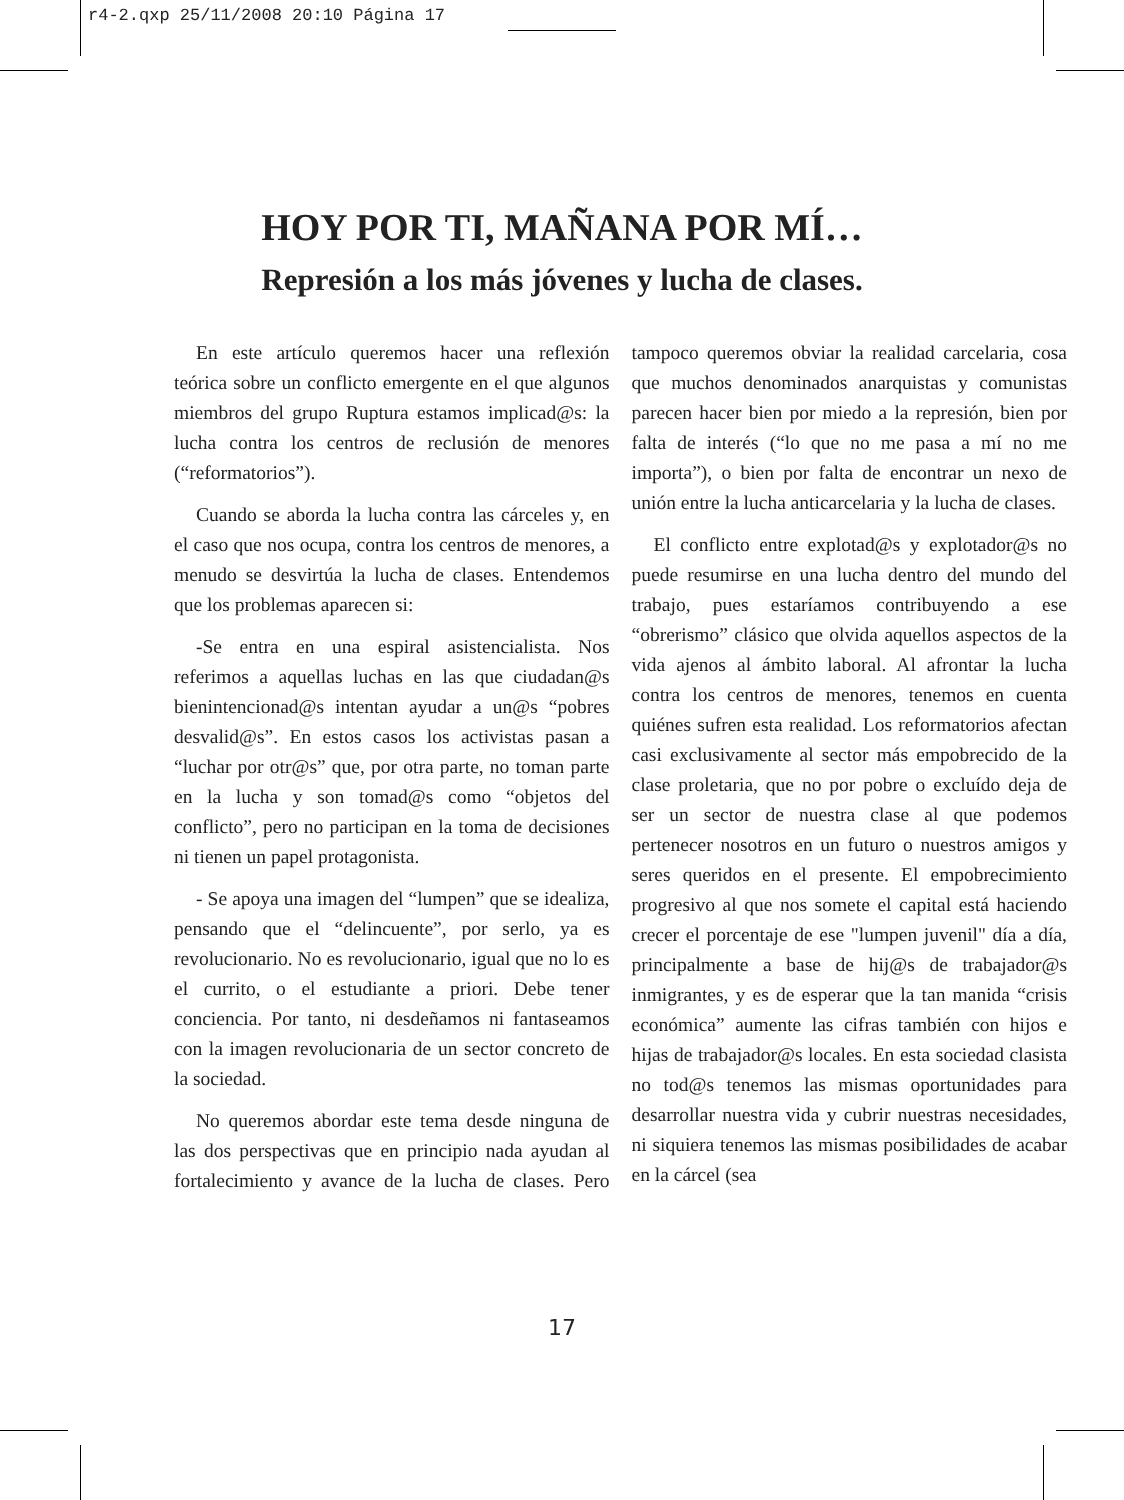r4-2.qxp 25/11/2008 20:10 Página 17
HOY POR TI, MAÑANA POR MÍ…
Represión a los más jóvenes y lucha de clases.
En este artículo queremos hacer una reflexión teórica sobre un conflicto emergente en el que algunos miembros del grupo Ruptura estamos implicad@s: la lucha contra los centros de reclusión de menores (“reformatorios”).
Cuando se aborda la lucha contra las cárceles y, en el caso que nos ocupa, contra los centros de menores, a menudo se desvirtúa la lucha de clases. Entendemos que los problemas aparecen si:
-Se entra en una espiral asistencialista. Nos referimos a aquellas luchas en las que ciudadan@s bienintencionad@s intentan ayudar a un@s “pobres desvalid@s”. En estos casos los activistas pasan a “luchar por otr@s” que, por otra parte, no toman parte en la lucha y son tomad@s como “objetos del conflicto”, pero no participan en la toma de decisiones ni tienen un papel protagonista.
- Se apoya una imagen del “lumpen” que se idealiza, pensando que el “delincuente”, por serlo, ya es revolucionario. No es revolucionario, igual que no lo es el currito, o el estudiante a priori. Debe tener conciencia. Por tanto, ni desdeñamos ni fantaseamos con la imagen revolucionaria de un sector concreto de la sociedad.
No queremos abordar este tema desde ninguna de las dos perspectivas que en principio nada ayudan al fortalecimiento y avance de la lucha de clases. Pero tampoco queremos obviar la realidad carcelaria, cosa que muchos denominados anarquistas y comunistas parecen hacer bien por miedo a la represión, bien por falta de interés (“lo que no me pasa a mí no me importa”), o bien por falta de encontrar un nexo de unión entre la lucha anticarcelaria y la lucha de clases.
El conflicto entre explotad@s y explotador@s no puede resumirse en una lucha dentro del mundo del trabajo, pues estaríamos contribuyendo a ese “obrerismo” clásico que olvida aquellos aspectos de la vida ajenos al ámbito laboral. Al afrontar la lucha contra los centros de menores, tenemos en cuenta quiénes sufren esta realidad. Los reformatorios afectan casi exclusivamente al sector más empobrecido de la clase proletaria, que no por pobre o excluído deja de ser un sector de nuestra clase al que podemos pertenecer nosotros en un futuro o nuestros amigos y seres queridos en el presente. El empobrecimiento progresivo al que nos somete el capital está haciendo crecer el porcentaje de ese "lumpen juvenil" día a día, principalmente a base de hij@s de trabajador@s inmigrantes, y es de esperar que la tan manida “crisis económica” aumente las cifras también con hijos e hijas de trabajador@s locales. En esta sociedad clasista no tod@s tenemos las mismas oportunidades para desarrollar nuestra vida y cubrir nuestras necesidades, ni siquiera tenemos las mismas posibilidades de acabar en la cárcel (sea
17